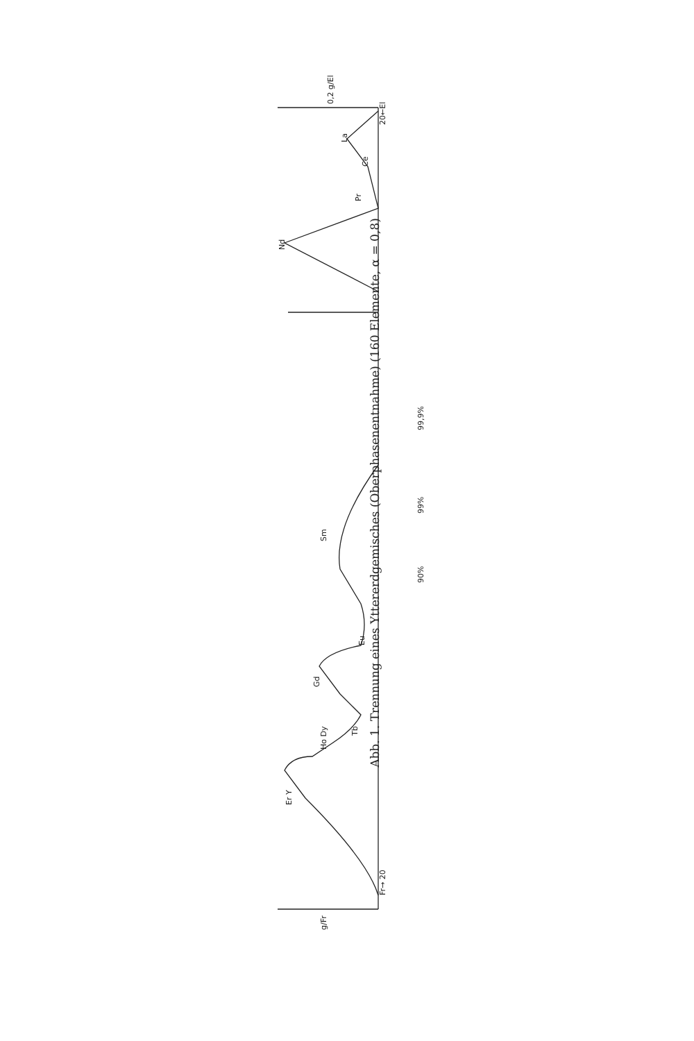Fr→ 20
20←El
Ho Dy
Er Y
Tb
Gd
Eu
Sm
Nd
Pr
Ce
La
90%
99%
99,9%
g/Fr
0,2 g/El
Abb. 1. Trennung eines Yttererdgemisches (Oberphasenentnahme) (160 Elemente, α = 0,8)